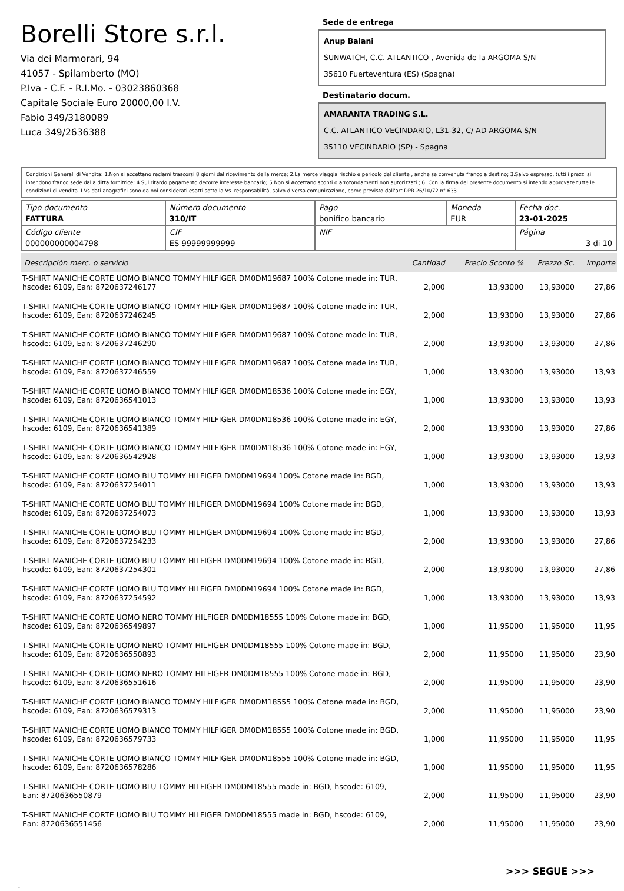Borelli Store s.r.l.
Via dei Marmorari, 94
41057 - Spilamberto (MO)
P.Iva - C.F. - R.I.Mo. - 03023860368
Capitale Sociale Euro 20000,00 I.V.
Fabio 349/3180089
Luca 349/2636388
Sede de entrega
Anup Balani
SUNWATCH, C.C. ATLANTICO , Avenida de la ARGOMA S/N
35610 Fuerteventura (ES) (Spagna)
Destinatario docum.
AMARANTA TRADING S.L.
C.C. ATLANTICO VECINDARIO, L31-32, C/ AD ARGOMA S/N
35110 VECINDARIO (SP) - Spagna
Condizioni Generali di Vendita: 1.Non si accettano reclami trascorsi 8 giorni dal ricevimento della merce; 2.La merce viaggia rischio e pericolo del cliente , anche se convenuta franco a destino; 3.Salvo espresso, tutti i prezzi si intendono franco sede dalla ditta fornitrice; 4.Sul ritardo pagamento decorre interesse bancario; 5.Non si Accettano sconti o arrotondamenti non autorizzati ; 6. Con la firma del presente documento si intendo approvate tutte le condizioni di vendita. I Vs dati anagrafici sono da noi considerati esatti sotto la Vs. responsabilità, salvo diversa comunicazione, come previsto dall'art DPR 26/10/72 n° 633.
| Tipo documento FATTURA | Número documento 310/IT | Pago bonifico bancario | Moneda EUR | Fecha doc. 23-01-2025 |
| Código cliente 000000000004798 | CIF ES 99999999999 | NIF | | Página 3 di 10 |
| Descripción merc. o servicio | Cantidad | Precio Sconto % | Prezzo Sc. | Importe |
| --- | --- | --- | --- | --- |
| T-SHIRT MANICHE CORTE UOMO BIANCO TOMMY HILFIGER DM0DM19687 100% Cotone made in: TUR, hscode: 6109, Ean: 8720637246177 | 2,000 | 13,93000 | 13,93000 | 27,86 |
| T-SHIRT MANICHE CORTE UOMO BIANCO TOMMY HILFIGER DM0DM19687 100% Cotone made in: TUR, hscode: 6109, Ean: 8720637246245 | 2,000 | 13,93000 | 13,93000 | 27,86 |
| T-SHIRT MANICHE CORTE UOMO BIANCO TOMMY HILFIGER DM0DM19687 100% Cotone made in: TUR, hscode: 6109, Ean: 8720637246290 | 2,000 | 13,93000 | 13,93000 | 27,86 |
| T-SHIRT MANICHE CORTE UOMO BIANCO TOMMY HILFIGER DM0DM19687 100% Cotone made in: TUR, hscode: 6109, Ean: 8720637246559 | 1,000 | 13,93000 | 13,93000 | 13,93 |
| T-SHIRT MANICHE CORTE UOMO BIANCO TOMMY HILFIGER DM0DM18536 100% Cotone made in: EGY, hscode: 6109, Ean: 8720636541013 | 1,000 | 13,93000 | 13,93000 | 13,93 |
| T-SHIRT MANICHE CORTE UOMO BIANCO TOMMY HILFIGER DM0DM18536 100% Cotone made in: EGY, hscode: 6109, Ean: 8720636541389 | 2,000 | 13,93000 | 13,93000 | 27,86 |
| T-SHIRT MANICHE CORTE UOMO BIANCO TOMMY HILFIGER DM0DM18536 100% Cotone made in: EGY, hscode: 6109, Ean: 8720636542928 | 1,000 | 13,93000 | 13,93000 | 13,93 |
| T-SHIRT MANICHE CORTE UOMO BLU TOMMY HILFIGER DM0DM19694 100% Cotone made in: BGD, hscode: 6109, Ean: 8720637254011 | 1,000 | 13,93000 | 13,93000 | 13,93 |
| T-SHIRT MANICHE CORTE UOMO BLU TOMMY HILFIGER DM0DM19694 100% Cotone made in: BGD, hscode: 6109, Ean: 8720637254073 | 1,000 | 13,93000 | 13,93000 | 13,93 |
| T-SHIRT MANICHE CORTE UOMO BLU TOMMY HILFIGER DM0DM19694 100% Cotone made in: BGD, hscode: 6109, Ean: 8720637254233 | 2,000 | 13,93000 | 13,93000 | 27,86 |
| T-SHIRT MANICHE CORTE UOMO BLU TOMMY HILFIGER DM0DM19694 100% Cotone made in: BGD, hscode: 6109, Ean: 8720637254301 | 2,000 | 13,93000 | 13,93000 | 27,86 |
| T-SHIRT MANICHE CORTE UOMO BLU TOMMY HILFIGER DM0DM19694 100% Cotone made in: BGD, hscode: 6109, Ean: 8720637254592 | 1,000 | 13,93000 | 13,93000 | 13,93 |
| T-SHIRT MANICHE CORTE UOMO NERO TOMMY HILFIGER DM0DM18555 100% Cotone made in: BGD, hscode: 6109, Ean: 8720636549897 | 1,000 | 11,95000 | 11,95000 | 11,95 |
| T-SHIRT MANICHE CORTE UOMO NERO TOMMY HILFIGER DM0DM18555 100% Cotone made in: BGD, hscode: 6109, Ean: 8720636550893 | 2,000 | 11,95000 | 11,95000 | 23,90 |
| T-SHIRT MANICHE CORTE UOMO NERO TOMMY HILFIGER DM0DM18555 100% Cotone made in: BGD, hscode: 6109, Ean: 8720636551616 | 2,000 | 11,95000 | 11,95000 | 23,90 |
| T-SHIRT MANICHE CORTE UOMO BIANCO TOMMY HILFIGER DM0DM18555 100% Cotone made in: BGD, hscode: 6109, Ean: 8720636579313 | 2,000 | 11,95000 | 11,95000 | 23,90 |
| T-SHIRT MANICHE CORTE UOMO BIANCO TOMMY HILFIGER DM0DM18555 100% Cotone made in: BGD, hscode: 6109, Ean: 8720636579733 | 1,000 | 11,95000 | 11,95000 | 11,95 |
| T-SHIRT MANICHE CORTE UOMO BIANCO TOMMY HILFIGER DM0DM18555 100% Cotone made in: BGD, hscode: 6109, Ean: 8720636578286 | 1,000 | 11,95000 | 11,95000 | 11,95 |
| T-SHIRT MANICHE CORTE UOMO BLU TOMMY HILFIGER DM0DM18555 made in: BGD, hscode: 6109, Ean: 8720636550879 | 2,000 | 11,95000 | 11,95000 | 23,90 |
| T-SHIRT MANICHE CORTE UOMO BLU TOMMY HILFIGER DM0DM18555 made in: BGD, hscode: 6109, Ean: 8720636551456 | 2,000 | 11,95000 | 11,95000 | 23,90 |
>>> SEGUE >>>
-